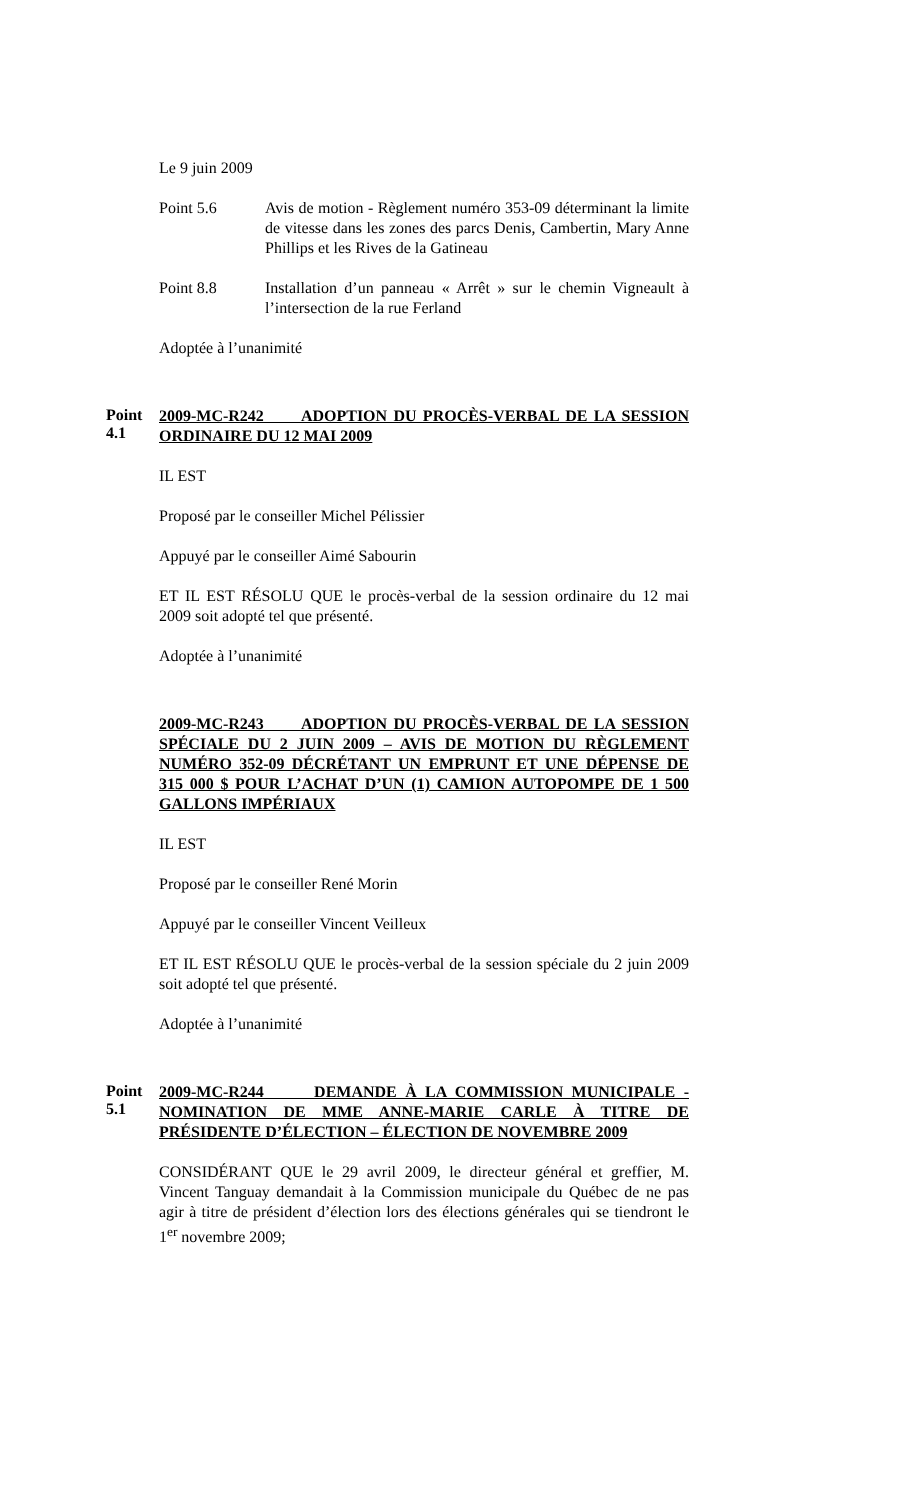Le 9 juin 2009
Point 5.6 Avis de motion - Règlement numéro 353-09 déterminant la limite de vitesse dans les zones des parcs Denis, Cambertin, Mary Anne Phillips et les Rives de la Gatineau
Point 8.8 Installation d’un panneau « Arrêt » sur le chemin Vigneault à l’intersection de la rue Ferland
Adoptée à l’unanimité
Point 4.1
2009-MC-R242 ADOPTION DU PROCÈS-VERBAL DE LA SESSION ORDINAIRE DU 12 MAI 2009
IL EST
Proposé par le conseiller Michel Pélissier
Appuyé par le conseiller Aimé Sabourin
ET IL EST RÉSOLU QUE le procès-verbal de la session ordinaire du 12 mai 2009 soit adopté tel que présenté.
Adoptée à l’unanimité
2009-MC-R243 ADOPTION DU PROCÈS-VERBAL DE LA SESSION SPÉCIALE DU 2 JUIN 2009 – AVIS DE MOTION DU RÈGLEMENT NUMÉRO 352-09 DÉCRÉTANT UN EMPRUNT ET UNE DÉPENSE DE 315 000 $ POUR L’ACHAT D’UN (1) CAMION AUTOPOMPE DE 1 500 GALLONS IMPÉRIAUX
IL EST
Proposé par le conseiller René Morin
Appuyé par le conseiller Vincent Veilleux
ET IL EST RÉSOLU QUE le procès-verbal de la session spéciale du 2 juin 2009 soit adopté tel que présenté.
Adoptée à l’unanimité
Point 5.1
2009-MC-R244 DEMANDE À LA COMMISSION MUNICIPALE - NOMINATION DE MME ANNE-MARIE CARLE À TITRE DE PRÉSIDENTE D’ÉLECTION – ÉLECTION DE NOVEMBRE 2009
CONSIDÉRANT QUE le 29 avril 2009, le directeur général et greffier, M. Vincent Tanguay demandait à la Commission municipale du Québec de ne pas agir à titre de président d’élection lors des élections générales qui se tiendront le 1<sup>er</sup> novembre 2009;